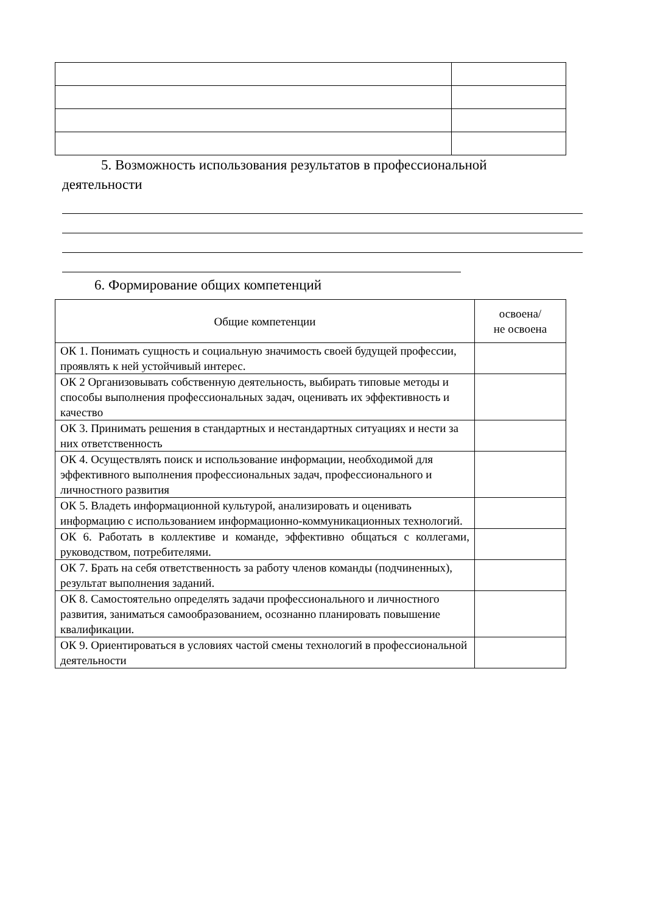5. Возможность использования результатов в профессиональной
деятельности
6. Формирование общих компетенций
| Общие компетенции | освоена/ не освоена |
| --- | --- |
| ОК 1. Понимать сущность и социальную значимость своей будущей профессии, проявлять к ней устойчивый интерес. | |
| ОК 2 Организовывать собственную деятельность, выбирать типовые методы и способы выполнения профессиональных задач, оценивать их эффективность и качество | |
| ОК 3. Принимать решения в стандартных и нестандартных ситуациях и нести за них ответственность | |
| ОК 4. Осуществлять поиск и использование информации, необходимой для эффективного выполнения профессиональных задач, профессионального и личностного развития | |
| ОК 5. Владеть информационной культурой, анализировать и оценивать информацию с использованием информационно-коммуникационных технологий. | |
| ОК 6. Работать в коллективе и команде, эффективно общаться с коллегами, руководством, потребителями. | |
| ОК 7. Брать на себя ответственность за работу членов команды (подчиненных), результат выполнения заданий. | |
| ОК 8. Самостоятельно определять задачи профессионального и личностного развития, заниматься самообразованием, осознанно планировать повышение квалификации. | |
| ОК 9. Ориентироваться в условиях частой смены технологий в профессиональной деятельности | |